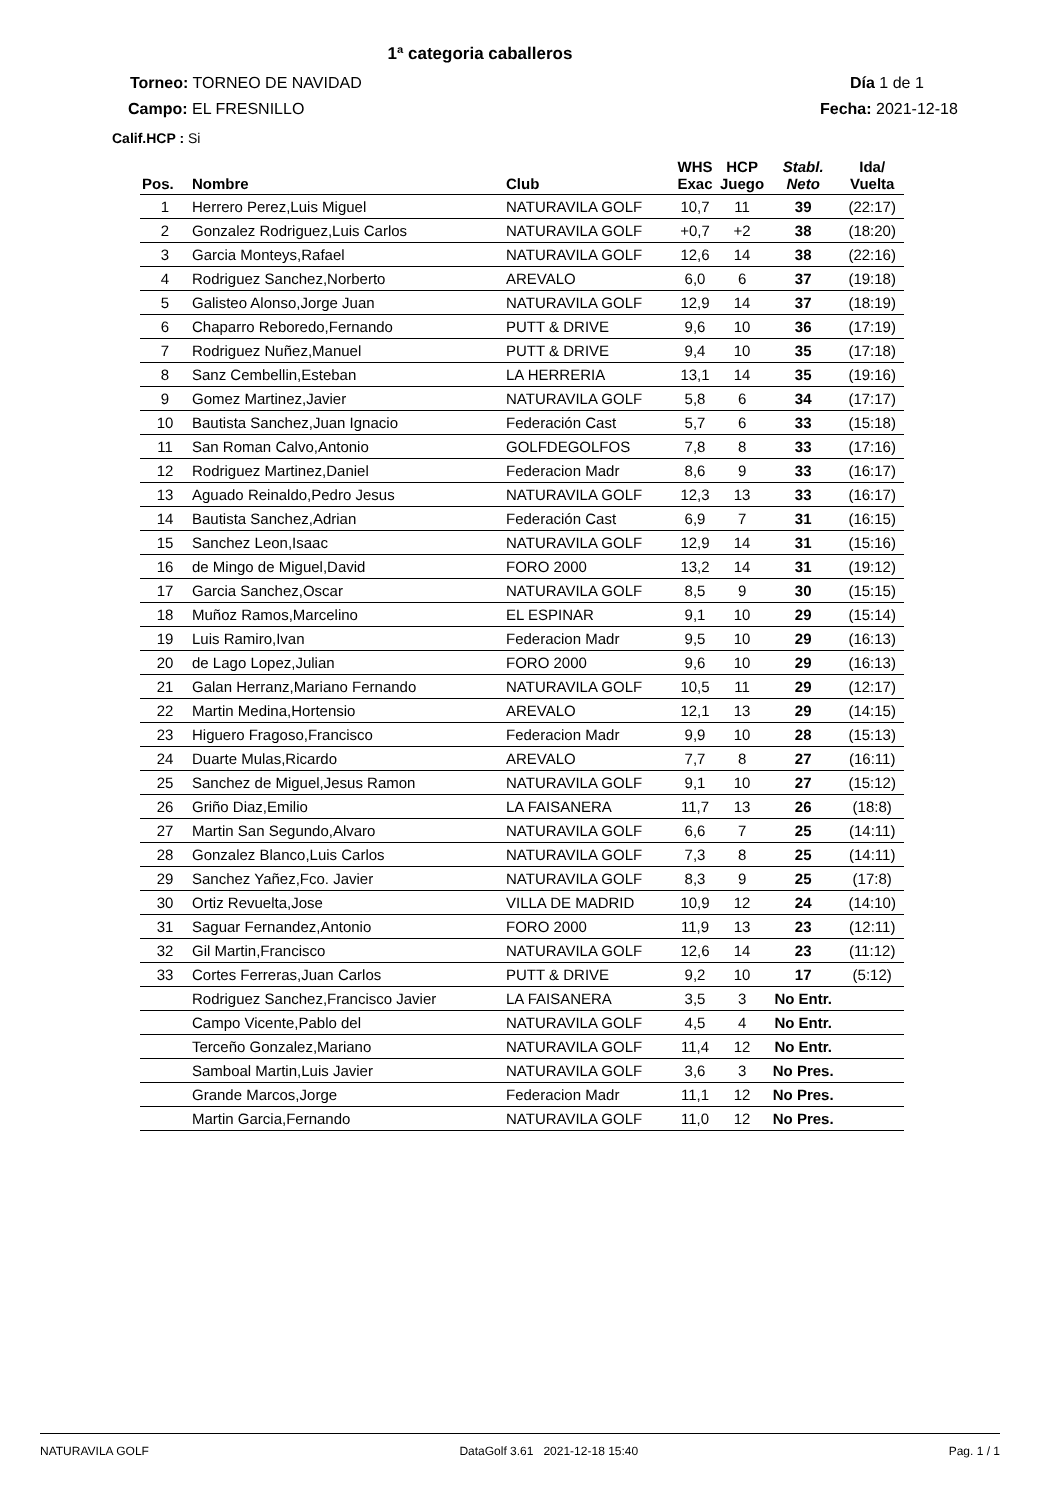1ª categoria caballeros
Torneo: TORNEO DE NAVIDAD Día 1 de 1
Campo: EL FRESNILLO Fecha: 2021-12-18
Calif.HCP : Si
| Pos. | Nombre | Club | WHS Exac | HCP Juego | Stabl. Neto | Ida/ Vuelta |
| --- | --- | --- | --- | --- | --- | --- |
| 1 | Herrero Perez,Luis Miguel | NATURAVILA GOLF | 10,7 | 11 | 39 | (22:17) |
| 2 | Gonzalez Rodriguez,Luis Carlos | NATURAVILA GOLF | +0,7 | +2 | 38 | (18:20) |
| 3 | Garcia Monteys,Rafael | NATURAVILA GOLF | 12,6 | 14 | 38 | (22:16) |
| 4 | Rodriguez Sanchez,Norberto | AREVALO | 6,0 | 6 | 37 | (19:18) |
| 5 | Galisteo Alonso,Jorge Juan | NATURAVILA GOLF | 12,9 | 14 | 37 | (18:19) |
| 6 | Chaparro Reboredo,Fernando | PUTT & DRIVE | 9,6 | 10 | 36 | (17:19) |
| 7 | Rodriguez Nuñez,Manuel | PUTT & DRIVE | 9,4 | 10 | 35 | (17:18) |
| 8 | Sanz Cembellin,Esteban | LA HERRERIA | 13,1 | 14 | 35 | (19:16) |
| 9 | Gomez Martinez,Javier | NATURAVILA GOLF | 5,8 | 6 | 34 | (17:17) |
| 10 | Bautista Sanchez,Juan Ignacio | Federación Cast | 5,7 | 6 | 33 | (15:18) |
| 11 | San Roman Calvo,Antonio | GOLFDEGOLFOS | 7,8 | 8 | 33 | (17:16) |
| 12 | Rodriguez Martinez,Daniel | Federacion Madr | 8,6 | 9 | 33 | (16:17) |
| 13 | Aguado Reinaldo,Pedro Jesus | NATURAVILA GOLF | 12,3 | 13 | 33 | (16:17) |
| 14 | Bautista Sanchez,Adrian | Federación Cast | 6,9 | 7 | 31 | (16:15) |
| 15 | Sanchez Leon,Isaac | NATURAVILA GOLF | 12,9 | 14 | 31 | (15:16) |
| 16 | de Mingo de Miguel,David | FORO 2000 | 13,2 | 14 | 31 | (19:12) |
| 17 | Garcia Sanchez,Oscar | NATURAVILA GOLF | 8,5 | 9 | 30 | (15:15) |
| 18 | Muñoz Ramos,Marcelino | EL ESPINAR | 9,1 | 10 | 29 | (15:14) |
| 19 | Luis Ramiro,Ivan | Federacion Madr | 9,5 | 10 | 29 | (16:13) |
| 20 | de Lago Lopez,Julian | FORO 2000 | 9,6 | 10 | 29 | (16:13) |
| 21 | Galan Herranz,Mariano Fernando | NATURAVILA GOLF | 10,5 | 11 | 29 | (12:17) |
| 22 | Martin Medina,Hortensio | AREVALO | 12,1 | 13 | 29 | (14:15) |
| 23 | Higuero Fragoso,Francisco | Federacion Madr | 9,9 | 10 | 28 | (15:13) |
| 24 | Duarte Mulas,Ricardo | AREVALO | 7,7 | 8 | 27 | (16:11) |
| 25 | Sanchez de Miguel,Jesus Ramon | NATURAVILA GOLF | 9,1 | 10 | 27 | (15:12) |
| 26 | Griño Diaz,Emilio | LA FAISANERA | 11,7 | 13 | 26 | (18:8) |
| 27 | Martin San Segundo,Alvaro | NATURAVILA GOLF | 6,6 | 7 | 25 | (14:11) |
| 28 | Gonzalez Blanco,Luis Carlos | NATURAVILA GOLF | 7,3 | 8 | 25 | (14:11) |
| 29 | Sanchez Yañez,Fco. Javier | NATURAVILA GOLF | 8,3 | 9 | 25 | (17:8) |
| 30 | Ortiz Revuelta,Jose | VILLA DE MADRID | 10,9 | 12 | 24 | (14:10) |
| 31 | Saguar Fernandez,Antonio | FORO 2000 | 11,9 | 13 | 23 | (12:11) |
| 32 | Gil Martin,Francisco | NATURAVILA GOLF | 12,6 | 14 | 23 | (11:12) |
| 33 | Cortes Ferreras,Juan Carlos | PUTT & DRIVE | 9,2 | 10 | 17 | (5:12) |
| | Rodriguez Sanchez,Francisco Javier | LA FAISANERA | 3,5 | 3 | No Entr. | |
| | Campo Vicente,Pablo del | NATURAVILA GOLF | 4,5 | 4 | No Entr. | |
| | Terceño Gonzalez,Mariano | NATURAVILA GOLF | 11,4 | 12 | No Entr. | |
| | Samboal Martin,Luis Javier | NATURAVILA GOLF | 3,6 | 3 | No Pres. | |
| | Grande Marcos,Jorge | Federacion Madr | 11,1 | 12 | No Pres. | |
| | Martin Garcia,Fernando | NATURAVILA GOLF | 11,0 | 12 | No Pres. | |
NATURAVILA GOLF DataGolf 3.61 2021-12-18 15:40 Pag. 1 / 1